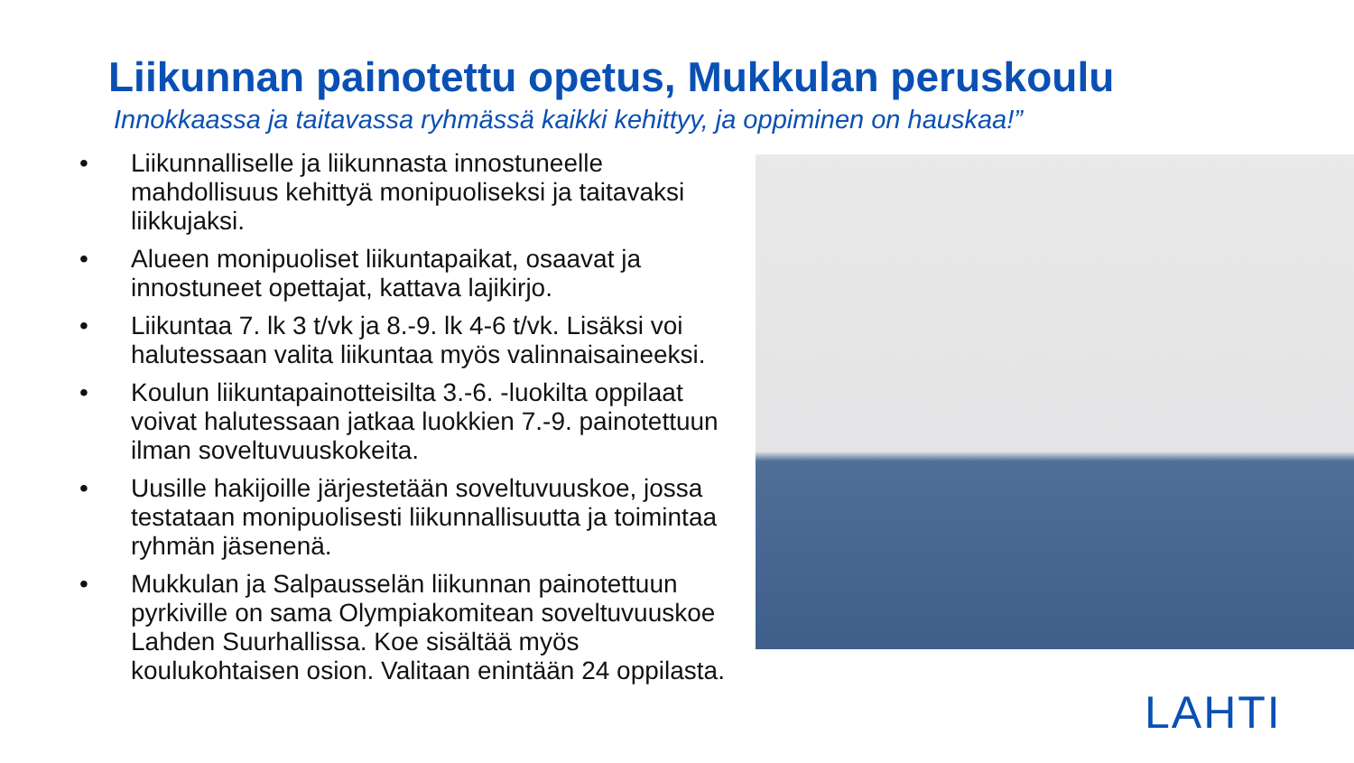Liikunnan painotettu opetus, Mukkulan peruskoulu
Innokkaassa ja taitavassa ryhmässä kaikki kehittyy, ja oppiminen on hauskaa!”
• Liikunnalliselle ja liikunnasta innostuneelle mahdollisuus kehittyä monipuoliseksi ja taitavaksi liikkujaksi.
• Alueen monipuoliset liikuntapaikat, osaavat ja innostuneet opettajat, kattava lajikirjo.
• Liikuntaa 7. lk 3 t/vk ja 8.-9. lk 4-6 t/vk. Lisäksi voi halutessaan valita liikuntaa myös valinnaisaineeksi.
• Koulun liikuntapainotteisilta 3.-6. -luokilta oppilaat voivat halutessaan jatkaa luokkien 7.-9. painotettuun ilman soveltuvuuskokeita.
• Uusille hakijoille järjestetään soveltuvuuskoe, jossa testataan monipuolisesti liikunnallisuutta ja toimintaa ryhmän jäsenenä.
• Mukkulan ja Salpausselän liikunnan painotettuun pyrkiville on sama Olympiakomitean soveltuvuuskoe Lahden Suurhallissa. Koe sisältää myös koulukohtaisen osion. Valitaan enintään 24 oppilasta.
LAHTI